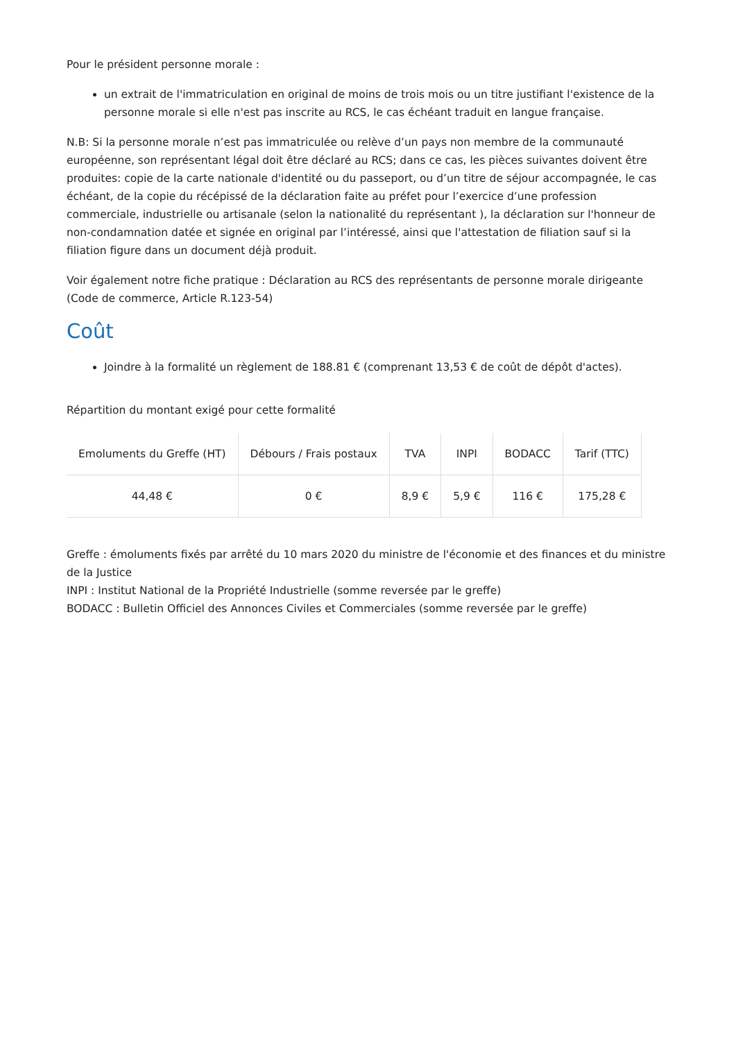Pour le président personne morale :
un extrait de l'immatriculation en original de moins de trois mois ou un titre justifiant l'existence de la personne morale si elle n'est pas inscrite au RCS, le cas échéant traduit en langue française.
N.B: Si la personne morale n’est pas immatriculée ou relève d’un pays non membre de la communauté européenne, son représentant légal doit être déclaré au RCS; dans ce cas, les pièces suivantes doivent être produites: copie de la carte nationale d'identité ou du passeport, ou d’un titre de séjour accompagnée, le cas échéant, de la copie du récépissé de la déclaration faite au préfet pour l’exercice d’une profession commerciale, industrielle ou artisanale (selon la nationalité du représentant ), la déclaration sur l'honneur de non-condamnation datée et signée en original par l’intéressé, ainsi que l'attestation de filiation sauf si la filiation figure dans un document déjà produit.
Voir également notre fiche pratique : Déclaration au RCS des représentants de personne morale dirigeante (Code de commerce, Article R.123-54)
Coût
Joindre à la formalité un règlement de 188.81 € (comprenant 13,53 € de coût de dépôt d'actes).
Répartition du montant exigé pour cette formalité
| Emoluments du Greffe (HT) | Débours / Frais postaux | TVA | INPI | BODACC | Tarif (TTC) |
| --- | --- | --- | --- | --- | --- |
| 44,48 € | 0 € | 8,9 € | 5,9 € | 116 € | 175,28 € |
Greffe : émoluments fixés par arrêté du 10 mars 2020 du ministre de l'économie et des finances et du ministre de la Justice
INPI : Institut National de la Propriété Industrielle (somme reversée par le greffe)
BODACC : Bulletin Officiel des Annonces Civiles et Commerciales (somme reversée par le greffe)